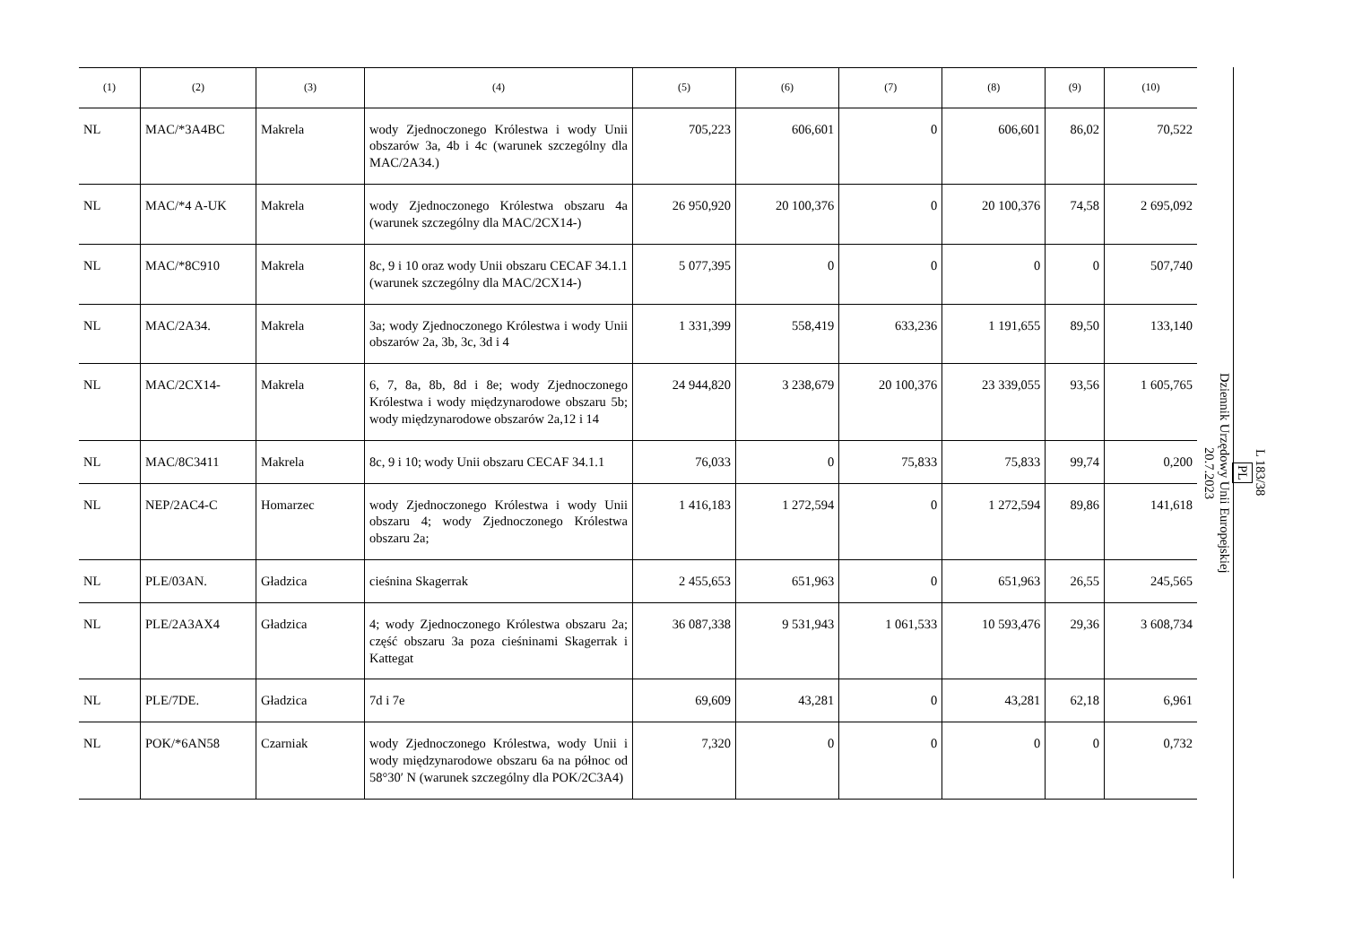| (1) | (2) | (3) | (4) | (5) | (6) | (7) | (8) | (9) | (10) |
| --- | --- | --- | --- | --- | --- | --- | --- | --- | --- |
| NL | MAC/*3A4BC | Makrela | wody Zjednoczonego Królestwa i wody Unii obszarów 3a, 4b i 4c (warunek szczególny dla MAC/2A34.) | 705,223 | 606,601 | 0 | 606,601 | 86,02 | 70,522 |
| NL | MAC/*4 A-UK | Makrela | wody Zjednoczonego Królestwa obszaru 4a (warunek szczególny dla MAC/2CX14-) | 26 950,920 | 20 100,376 | 0 | 20 100,376 | 74,58 | 2 695,092 |
| NL | MAC/*8C910 | Makrela | 8c, 9 i 10 oraz wody Unii obszaru CECAF 34.1.1 (warunek szczególny dla MAC/2CX14-) | 5 077,395 | 0 | 0 | 0 | 0 | 507,740 |
| NL | MAC/2A34. | Makrela | 3a; wody Zjednoczonego Królestwa i wody Unii obszarów 2a, 3b, 3c, 3d i 4 | 1 331,399 | 558,419 | 633,236 | 1 191,655 | 89,50 | 133,140 |
| NL | MAC/2CX14- | Makrela | 6, 7, 8a, 8b, 8d i 8e; wody Zjednoczonego Królestwa i wody międzynarodowe obszaru 5b; wody międzynarodowe obszarów 2a,12 i 14 | 24 944,820 | 3 238,679 | 20 100,376 | 23 339,055 | 93,56 | 1 605,765 |
| NL | MAC/8C3411 | Makrela | 8c, 9 i 10; wody Unii obszaru CECAF 34.1.1 | 76,033 | 0 | 75,833 | 75,833 | 99,74 | 0,200 |
| NL | NEP/2AC4-C | Homarzec | wody Zjednoczonego Królestwa i wody Unii obszaru 4; wody Zjednoczonego Królestwa obszaru 2a; | 1 416,183 | 1 272,594 | 0 | 1 272,594 | 89,86 | 141,618 |
| NL | PLE/03AN. | Gładzica | cieśnina Skagerrak | 2 455,653 | 651,963 | 0 | 651,963 | 26,55 | 245,565 |
| NL | PLE/2A3AX4 | Gładzica | 4; wody Zjednoczonego Królestwa obszaru 2a; część obszaru 3a poza cieśninami Skagerrak i Kattegat | 36 087,338 | 9 531,943 | 1 061,533 | 10 593,476 | 29,36 | 3 608,734 |
| NL | PLE/7DE. | Gładzica | 7d i 7e | 69,609 | 43,281 | 0 | 43,281 | 62,18 | 6,961 |
| NL | POK/*6AN58 | Czarniak | wody Zjednoczonego Królestwa, wody Unii i wody międzynarodowe obszaru 6a na północ od 58°30′ N (warunek szczególny dla POK/2C3A4) | 7,320 | 0 | 0 | 0 | 0 | 0,732 |
L 183/38
PL
Dziennik Urzędowy Unii Europejskiej
20.7.2023